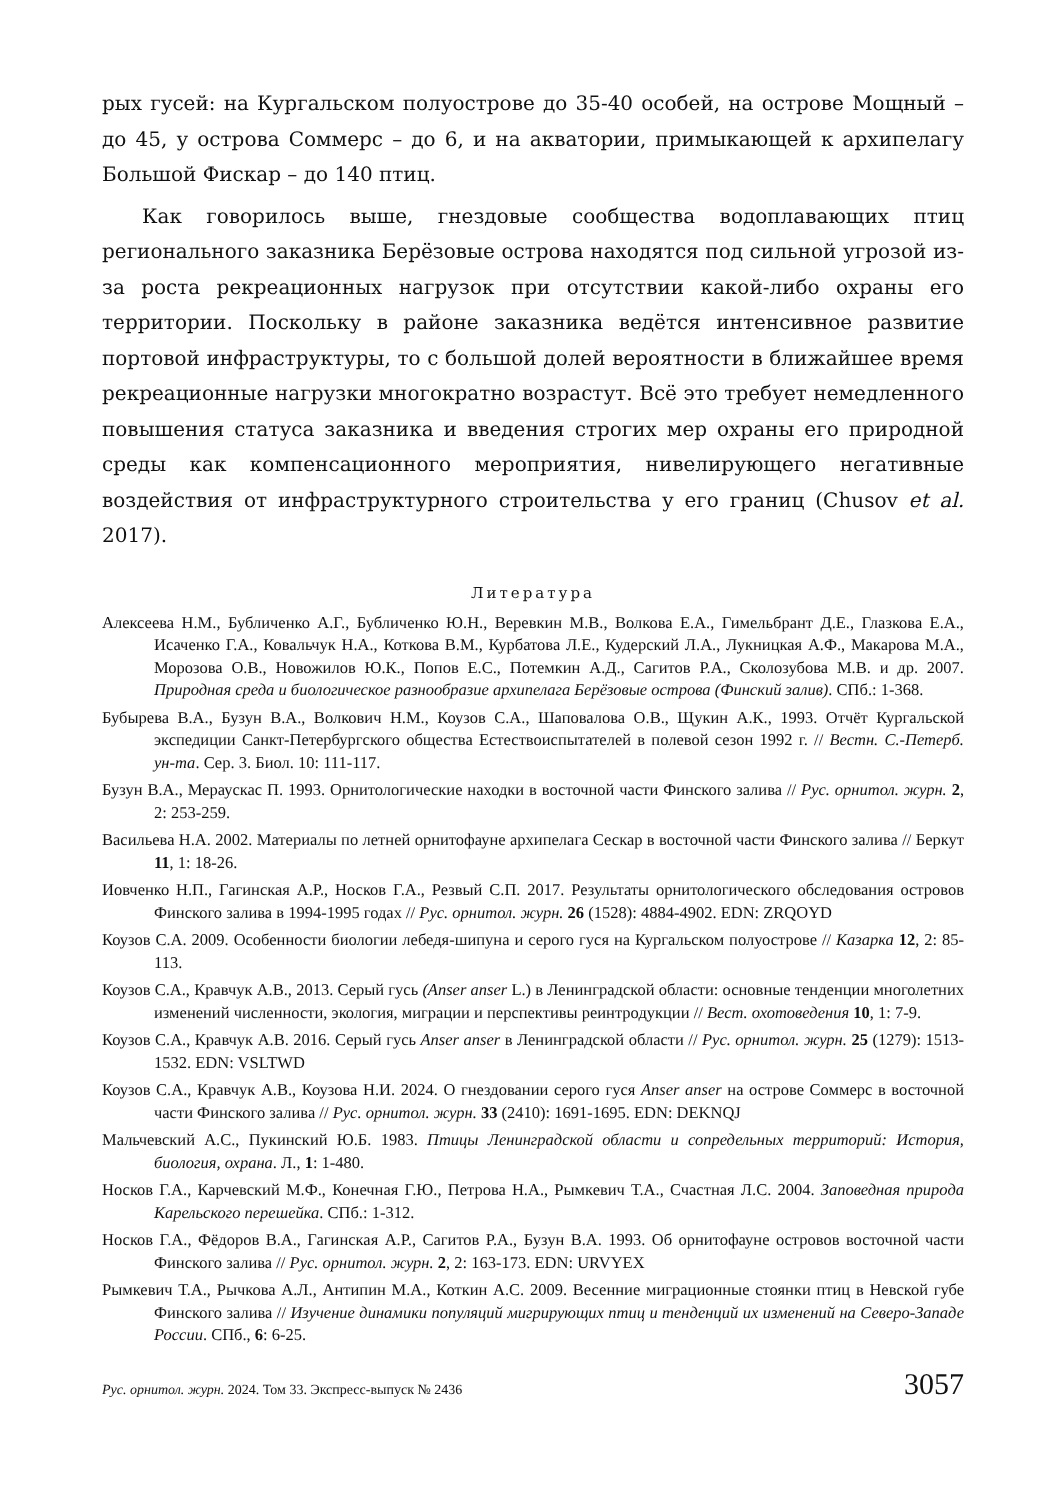рых гусей: на Кургальском полуострове до 35-40 особей, на острове Мощный – до 45, у острова Соммерс – до 6, и на акватории, примыкающей к архипелагу Большой Фискар – до 140 птиц.
Как говорилось выше, гнездовые сообщества водоплавающих птиц регионального заказника Берёзовые острова находятся под сильной угрозой из-за роста рекреационных нагрузок при отсутствии какой-либо охраны его территории. Поскольку в районе заказника ведётся интенсивное развитие портовой инфраструктуры, то с большой долей вероятности в ближайшее время рекреационные нагрузки многократно возрастут. Всё это требует немедленного повышения статуса заказника и введения строгих мер охраны его природной среды как компенсационного мероприятия, нивелирующего негативные воздействия от инфраструктурного строительства у его границ (Chusov et al. 2017).
Литература
Алексеева Н.М., Бубличенко А.Г., Бубличенко Ю.Н., Веревкин М.В., Волкова Е.А., Гимельбрант Д.Е., Глазкова Е.А., Исаченко Г.А., Ковальчук Н.А., Коткова В.М., Курбатова Л.Е., Кудерский Л.А., Лукницкая А.Ф., Макарова М.А., Морозова О.В., Новожилов Ю.К., Попов Е.С., Потемкин А.Д., Сагитов Р.А., Сколозубова М.В. и др. 2007. Природная среда и биологическое разнообразие архипелага Берёзовые острова (Финский залив). СПб.: 1-368.
Бубырева В.А., Бузун В.А., Волкович Н.М., Коузов С.А., Шаповалова О.В., Щукин А.К., 1993. Отчёт Кургальской экспедиции Санкт-Петербургского общества Естествоиспытателей в полевой сезон 1992 г. // Вестн. С.-Петерб. ун-та. Сер. 3. Биол. 10: 111-117.
Бузун В.А., Мераускас П. 1993. Орнитологические находки в восточной части Финского залива // Рус. орнитол. журн. 2, 2: 253-259.
Васильева Н.А. 2002. Материалы по летней орнитофауне архипелага Сескар в восточной части Финского залива // Беркут 11, 1: 18-26.
Иовченко Н.П., Гагинская А.Р., Носков Г.А., Резвый С.П. 2017. Результаты орнитологического обследования островов Финского залива в 1994-1995 годах // Рус. орнитол. журн. 26 (1528): 4884-4902. EDN: ZRQOYD
Коузов С.А. 2009. Особенности биологии лебедя-шипуна и серого гуся на Кургальском полуострове // Казарка 12, 2: 85-113.
Коузов С.А., Кравчук А.В., 2013. Серый гусь (Anser anser L.) в Ленинградской области: основные тенденции многолетних изменений численности, экология, миграции и перспективы реинтродукции // Вест. охотоведения 10, 1: 7-9.
Коузов С.А., Кравчук А.В. 2016. Серый гусь Anser anser в Ленинградской области // Рус. орнитол. журн. 25 (1279): 1513-1532. EDN: VSLTWD
Коузов С.А., Кравчук А.В., Коузова Н.И. 2024. О гнездовании серого гуся Anser anser на острове Соммерс в восточной части Финского залива // Рус. орнитол. журн. 33 (2410): 1691-1695. EDN: DEKNQJ
Мальчевский А.С., Пукинский Ю.Б. 1983. Птицы Ленинградской области и сопредельных территорий: История, биология, охрана. Л., 1: 1-480.
Носков Г.А., Карчевский М.Ф., Конечная Г.Ю., Петрова Н.А., Рымкевич Т.А., Счастная Л.С. 2004. Заповедная природа Карельского перешейка. СПб.: 1-312.
Носков Г.А., Фёдоров В.А., Гагинская А.Р., Сагитов Р.А., Бузун В.А. 1993. Об орнитофауне островов восточной части Финского залива // Рус. орнитол. журн. 2, 2: 163-173. EDN: URVYEX
Рымкевич Т.А., Рычкова А.Л., Антипин М.А., Коткин А.С. 2009. Весенние миграционные стоянки птиц в Невской губе Финского залива // Изучение динамики популяций мигрирующих птиц и тенденций их изменений на Северо-Западе России. СПб., 6: 6-25.
Рус. орнитол. журн. 2024. Том 33. Экспресс-выпуск № 2436 3057